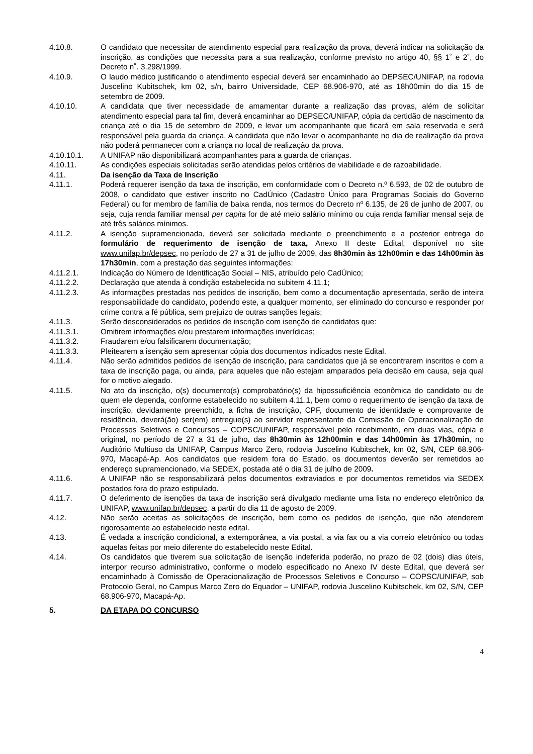4.10.8. O candidato que necessitar de atendimento especial para realização da prova, deverá indicar na solicitação da inscrição, as condições que necessita para a sua realização, conforme previsto no artigo 40, §§ 1˚ e 2˚, do Decreto n˚. 3.298/1999.
4.10.9. O laudo médico justificando o atendimento especial deverá ser encaminhado ao DEPSEC/UNIFAP, na rodovia Juscelino Kubitschek, km 02, s/n, bairro Universidade, CEP 68.906-970, até as 18h00min do dia 15 de setembro de 2009.
4.10.10. A candidata que tiver necessidade de amamentar durante a realização das provas, além de solicitar atendimento especial para tal fim, deverá encaminhar ao DEPSEC/UNIFAP, cópia da certidão de nascimento da criança até o dia 15 de setembro de 2009, e levar um acompanhante que ficará em sala reservada e será responsável pela guarda da criança. A candidata que não levar o acompanhante no dia de realização da prova não poderá permanecer com a criança no local de realização da prova.
4.10.10.1. A UNIFAP não disponibilizará acompanhantes para a guarda de crianças.
4.10.11. As condições especiais solicitadas serão atendidas pelos critérios de viabilidade e de razoabilidade.
4.11. Da isenção da Taxa de Inscrição
4.11.1. Poderá requerer isenção da taxa de inscrição, em conformidade com o Decreto n.º 6.593, de 02 de outubro de 2008, o candidato que estiver inscrito no CadÚnico (Cadastro Único para Programas Sociais do Governo Federal) ou for membro de família de baixa renda, nos termos do Decreto nº 6.135, de 26 de junho de 2007, ou seja, cuja renda familiar mensal per capita for de até meio salário mínimo ou cuja renda familiar mensal seja de até três salários mínimos.
4.11.2. A isenção supramencionada, deverá ser solicitada mediante o preenchimento e a posterior entrega do formulário de requerimento de isenção de taxa, Anexo II deste Edital, disponível no site www.unifap.br/depsec, no período de 27 a 31 de julho de 2009, das 8h30min às 12h00min e das 14h00min às 17h30min, com a prestação das seguintes informações:
4.11.2.1. Indicação do Número de Identificação Social – NIS, atribuído pelo CadÚnico;
4.11.2.2. Declaração que atenda à condição estabelecida no subitem 4.11.1;
4.11.2.3. As informações prestadas nos pedidos de inscrição, bem como a documentação apresentada, serão de inteira responsabilidade do candidato, podendo este, a qualquer momento, ser eliminado do concurso e responder por crime contra a fé pública, sem prejuízo de outras sanções legais;
4.11.3. Serão desconsiderados os pedidos de inscrição com isenção de candidatos que:
4.11.3.1. Omitirem informações e/ou prestarem informações inverídicas;
4.11.3.2. Fraudarem e/ou falsificarem documentação;
4.11.3.3. Pleitearem a isenção sem apresentar cópia dos documentos indicados neste Edital.
4.11.4. Não serão admitidos pedidos de isenção de inscrição, para candidatos que já se encontrarem inscritos e com a taxa de inscrição paga, ou ainda, para aqueles que não estejam amparados pela decisão em causa, seja qual for o motivo alegado.
4.11.5. No ato da inscrição, o(s) documento(s) comprobatório(s) da hipossuficiência econômica do candidato ou de quem ele dependa, conforme estabelecido no subitem 4.11.1, bem como o requerimento de isenção da taxa de inscrição, devidamente preenchido, a ficha de inscrição, CPF, documento de identidade e comprovante de residência, deverá(ão) ser(em) entregue(s) ao servidor representante da Comissão de Operacionalização de Processos Seletivos e Concursos – COPSC/UNIFAP, responsável pelo recebimento, em duas vias, cópia e original, no período de 27 a 31 de julho, das 8h30min às 12h00min e das 14h00min às 17h30min, no Auditório Multiuso da UNIFAP, Campus Marco Zero, rodovia Juscelino Kubitschek, km 02, S/N, CEP 68.906-970, Macapá-Ap. Aos candidatos que residem fora do Estado, os documentos deverão ser remetidos ao endereço supramencionado, via SEDEX, postada até o dia 31 de julho de 2009.
4.11.6. A UNIFAP não se responsabilizará pelos documentos extraviados e por documentos remetidos via SEDEX postados fora do prazo estipulado.
4.11.7. O deferimento de isenções da taxa de inscrição será divulgado mediante uma lista no endereço eletrônico da UNIFAP, www.unifap.br/depsec, a partir do dia 11 de agosto de 2009.
4.12. Não serão aceitas as solicitações de inscrição, bem como os pedidos de isenção, que não atenderem rigorosamente ao estabelecido neste edital.
4.13. É vedada a inscrição condicional, a extemporânea, a via postal, a via fax ou a via correio eletrônico ou todas aquelas feitas por meio diferente do estabelecido neste Edital.
4.14. Os candidatos que tiverem sua solicitação de isenção indeferida poderão, no prazo de 02 (dois) dias úteis, interpor recurso administrativo, conforme o modelo especificado no Anexo IV deste Edital, que deverá ser encaminhado à Comissão de Operacionalização de Processos Seletivos e Concurso – COPSC/UNIFAP, sob Protocolo Geral, no Campus Marco Zero do Equador – UNIFAP, rodovia Juscelino Kubitschek, km 02, S/N, CEP 68.906-970, Macapá-Ap.
5. DA ETAPA DO CONCURSO
4